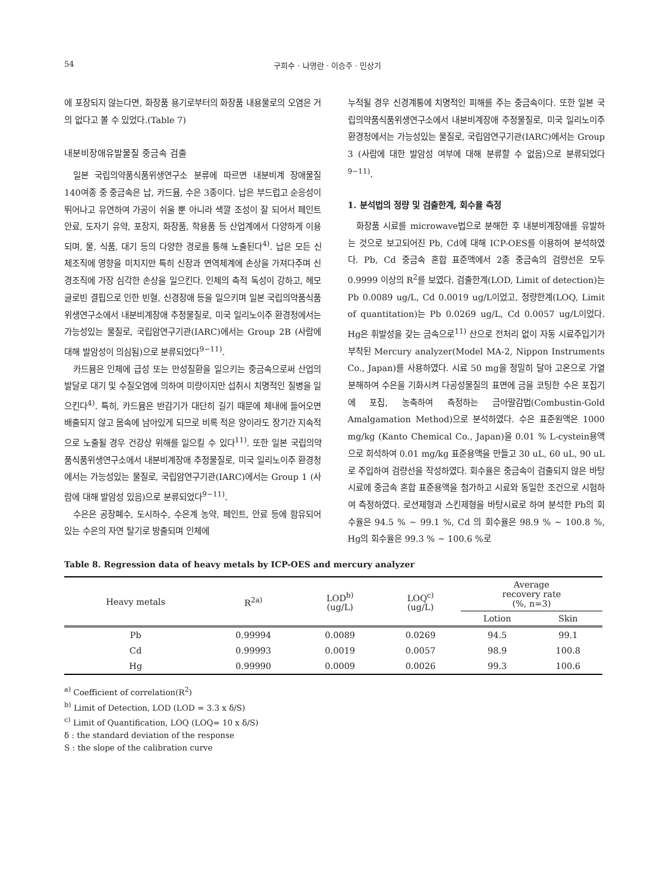54 구희수 · 나영란 · 이승주 · 민상기
에 포장되지 않는다면, 화장품 용기로부터의 화장품 내용물로의 오염은 거의 없다고 볼 수 있었다.(Table 7)
내분비장애유발물질 중금속 검출
일본 국립의약품식품위생연구소 분류에 따르면 내분비계 장애물질 140여종 중 중금속은 납, 카드뮴, 수은 3종이다. 납은 부드럽고 순응성이 뛰어나고 유연하여 가공이 쉬울 뿐 아니라 색깔 조성이 잘 되어서 페인트 안료, 도자기 유약, 포장지, 화장품, 학용품 등 산업계에서 다양하게 이용되며, 물, 식품, 대기 등의 다양한 경로를 통해 노출된다<sup>4)</sup>. 납은 모든 신체조직에 영향을 미치지만 특히 신장과 면역체계에 손상을 가져다주며 신경조직에 가장 심각한 손상을 일으킨다. 인체의 축적 독성이 강하고, 헤모글로빈 결핍으로 인한 빈혈, 신경장애 등을 일으키며 일본 국립의약품식품위생연구소에서 내분비계장애 추정물질로, 미국 일리노이주 환경청에서는 가능성있는 물질로, 국립암연구기관(IARC)에서는 Group 2B (사람에 대해 발암성이 의심됨)으로 분류되었다<sup>9−11)</sup>.
카드뮴은 인체에 급성 또는 만성질환을 일으키는 중금속으로써 산업의 발달로 대기 및 수질오염에 의하여 미량이지만 섭취시 치명적인 질병을 일으킨다<sup>4)</sup>. 특히, 카드뮴은 반감기가 대단히 길기 때문에 체내에 들어오면 배출되지 않고 몸속에 남아있게 되므로 비록 적은 양이라도 장기간 지속적으로 노출될 경우 건강상 위해를 일으킬 수 있다<sup>11)</sup>. 또한 일본 국립의약품식품위생연구소에서 내분비계장애 추정물질로, 미국 일리노이주 환경청에서는 가능성있는 물질로, 국립암연구기관(IARC)에서는 Group 1 (사람에 대해 발암성 있음)으로 분류되었다<sup>9−11)</sup>.
수은은 공장폐수, 도시하수, 수은계 농약, 페인트, 안료 등에 함유되어 있는 수은의 자연 탈기로 방출되며 인체에
누적될 경우 신경계통에 치명적인 피해를 주는 중금속이다. 또한 일본 국립의약품식품위생연구소에서 내분비계장애 추정물질로, 미국 일리노이주 환경청에서는 가능성있는 물질로, 국립암연구기관(IARC)에서는 Group 3 (사람에 대한 발암성 여부에 대해 분류할 수 없음)으로 분류되었다<sup>9−11)</sup>.
1. 분석법의 정량 및 검출한계, 회수율 측정
화장품 시료를 microwave법으로 분해한 후 내분비계장애를 유발하는 것으로 보고되어진 Pb, Cd에 대해 ICP-OES를 이용하여 분석하였다. Pb, Cd 중금속 혼합 표준액에서 2종 중금속의 검량선은 모두 0.9999 이상의 R<sup>2</sup>를 보였다. 검출한계(LOD, Limit of detection)는 Pb 0.0089 ug/L, Cd 0.0019 ug/L이었고, 정량한계(LOQ, Limit of quantitation)는 Pb 0.0269 ug/L, Cd 0.0057 ug/L이었다. Hg은 휘발성을 갖는 금속으로<sup>11)</sup> 산으로 전처리 없이 자동 시료주입기가 부착된 Mercury analyzer(Model MA-2, Nippon Instruments Co., Japan)를 사용하였다. 시료 50 mg을 정밀히 달아 고온으로 가열 분해하여 수은을 기화시켜 다공성물질의 표면에 금을 코팅한 수은 포집기에 포집, 농축하여 측정하는 금아말감법(Combustin-Gold Amalgamation Method)으로 분석하였다. 수은 표준원액은 1000 mg/kg (Kanto Chemical Co., Japan)을 0.01 % L-cystein용액으로 희석하여 0.01 mg/kg 표준용액을 만들고 30 uL, 60 uL, 90 uL로 주입하여 검량선을 작성하였다. 회수율은 중금속이 검출되지 않은 바탕시료에 중금속 혼합 표준용액을 첨가하고 시료와 동일한 조건으로 시험하여 측정하였다. 로션제형과 스킨제형을 바탕시료로 하여 분석한 Pb의 회수율은 94.5 % ~ 99.1 %, Cd 의 회수율은 98.9 % ~ 100.8 %, Hg의 회수율은 99.3 % ~ 100.6 %로
Table 8. Regression data of heavy metals by ICP-OES and mercury analyzer
| Heavy metals | R<sup>2a)</sup> | LOD<sup>b)</sup> (ug/L) | LOQ<sup>c)</sup> (ug/L) | Average recovery rate (%, n=3) | |
| --- | --- | --- | --- | --- | --- |
| | | | | Lotion | Skin |
| Pb | 0.99994 | 0.0089 | 0.0269 | 94.5 | 99.1 |
| Cd | 0.99993 | 0.0019 | 0.0057 | 98.9 | 100.8 |
| Hg | 0.99990 | 0.0009 | 0.0026 | 99.3 | 100.6 |
<sup>a)</sup> Coefficient of correlation(R<sup>2</sup>)
<sup>b)</sup> Limit of Detection, LOD (LOD = 3.3 x δ/S)
<sup>c)</sup> Limit of Quantification, LOQ (LOQ= 10 x δ/S)
δ : the standard deviation of the response
S : the slope of the calibration curve